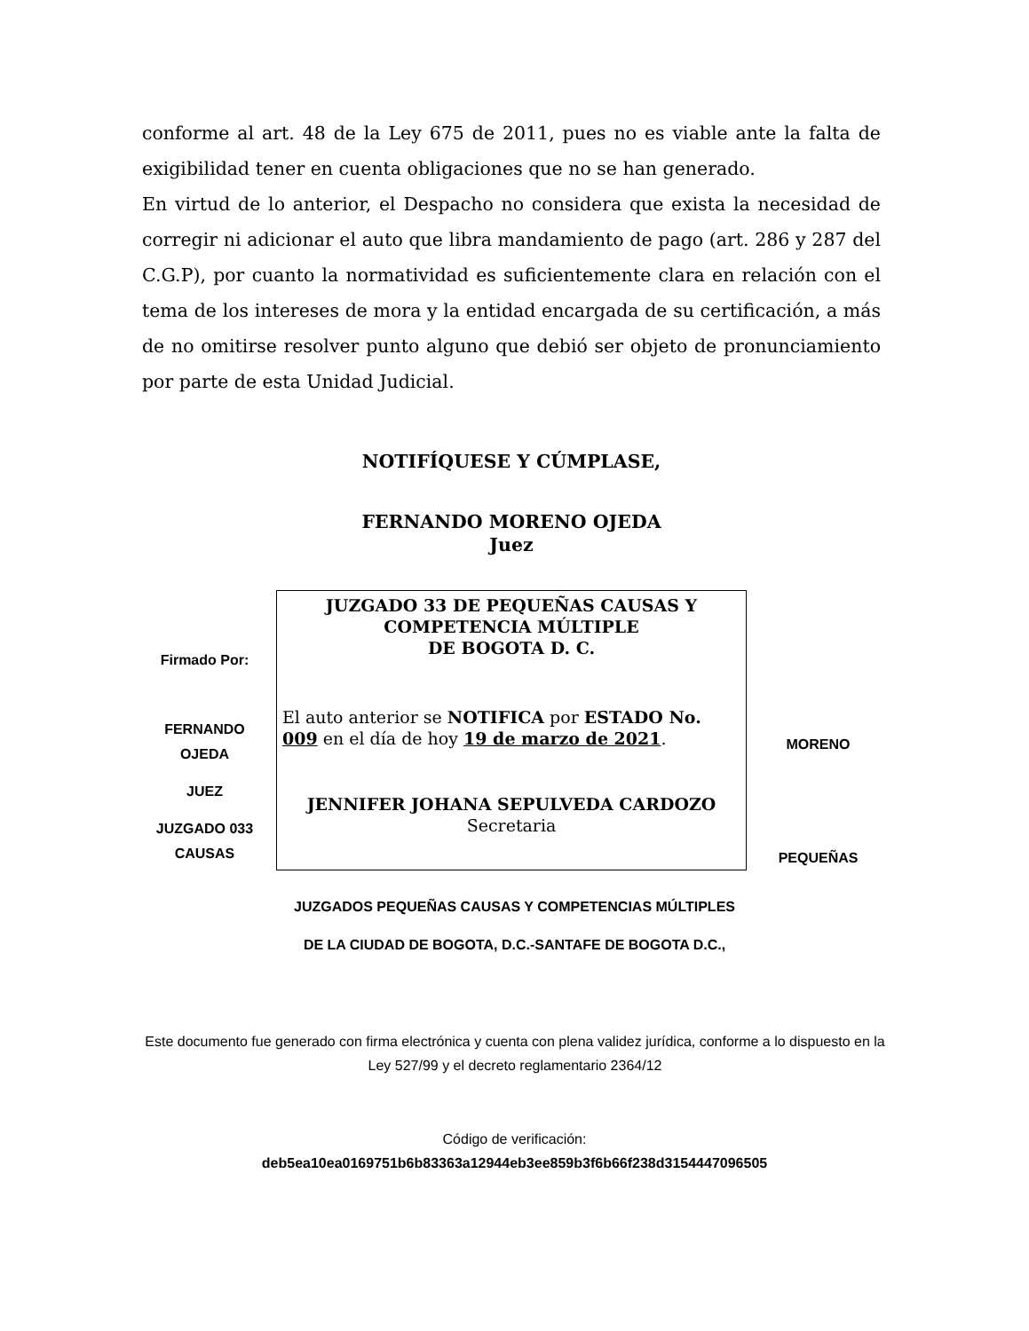conforme al art. 48 de la Ley 675 de 2011, pues no es viable ante la falta de exigibilidad tener en cuenta obligaciones que no se han generado.
En virtud de lo anterior, el Despacho no considera que exista la necesidad de corregir ni adicionar el auto que libra mandamiento de pago (art. 286 y 287 del C.G.P), por cuanto la normatividad es suficientemente clara en relación con el tema de los intereses de mora y la entidad encargada de su certificación, a más de no omitirse resolver punto alguno que debió ser objeto de pronunciamiento por parte de esta Unidad Judicial.
NOTIFÍQUESE Y CÚMPLASE,
FERNANDO MORENO OJEDA
Juez
Firmado Por:
FERNANDO OJEDA
JUEZ
JUZGADO 033 CAUSAS
JUZGADO 33 DE PEQUEÑAS CAUSAS Y
COMPETENCIA MÚLTIPLE
DE BOGOTA D. C.
El auto anterior se NOTIFICA por ESTADO No. 009 en el día de hoy 19 de marzo de 2021.
JENNIFER JOHANA SEPULVEDA CARDOZO
Secretaria
MORENO
PEQUEÑAS
JUZGADOS PEQUEÑAS CAUSAS Y COMPETENCIAS MÚLTIPLES
DE LA CIUDAD DE BOGOTA, D.C.-SANTAFE DE BOGOTA D.C.,
Este documento fue generado con firma electrónica y cuenta con plena validez jurídica, conforme a lo dispuesto en la Ley 527/99 y el decreto reglamentario 2364/12
Código de verificación:
deb5ea10ea0169751b6b83363a12944eb3ee859b3f6b66f238d3154447096505